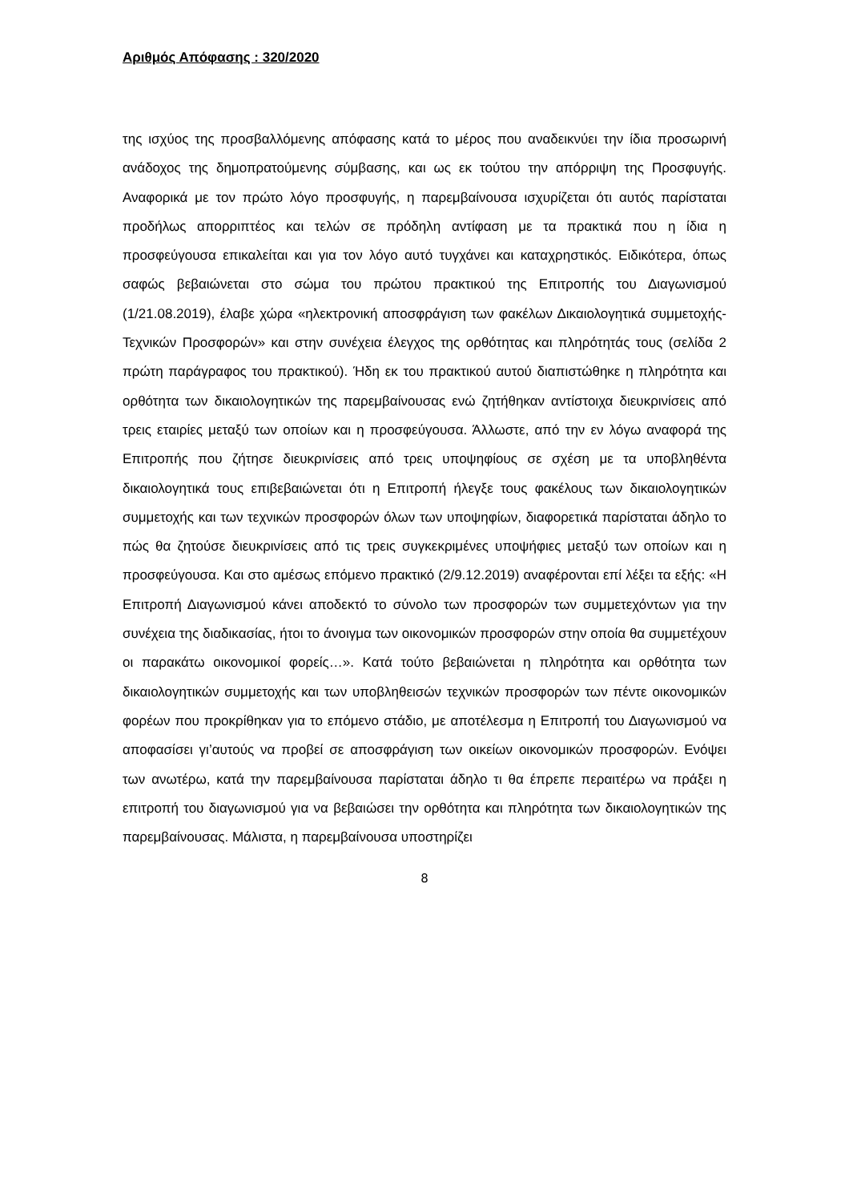Αριθμός Απόφασης : 320/2020
της ισχύος της προσβαλλόμενης απόφασης κατά το μέρος που αναδεικνύει την ίδια προσωρινή ανάδοχος της δημοπρατούμενης σύμβασης, και ως εκ τούτου την απόρριψη της Προσφυγής. Αναφορικά με τον πρώτο λόγο προσφυγής, η παρεμβαίνουσα ισχυρίζεται ότι αυτός παρίσταται προδήλως απορριπτέος και τελών σε πρόδηλη αντίφαση με τα πρακτικά που η ίδια η προσφεύγουσα επικαλείται και για τον λόγο αυτό τυγχάνει και καταχρηστικός. Ειδικότερα, όπως σαφώς βεβαιώνεται στο σώμα του πρώτου πρακτικού της Επιτροπής του Διαγωνισμού (1/21.08.2019), έλαβε χώρα «ηλεκτρονική αποσφράγιση των φακέλων Δικαιολογητικά συμμετοχής-Τεχνικών Προσφορών» και στην συνέχεια έλεγχος της ορθότητας και πληρότητάς τους (σελίδα 2 πρώτη παράγραφος του πρακτικού). Ήδη εκ του πρακτικού αυτού διαπιστώθηκε η πληρότητα και ορθότητα των δικαιολογητικών της παρεμβαίνουσας ενώ ζητήθηκαν αντίστοιχα διευκρινίσεις από τρεις εταιρίες μεταξύ των οποίων και η προσφεύγουσα. Άλλωστε, από την εν λόγω αναφορά της Επιτροπής που ζήτησε διευκρινίσεις από τρεις υποψηφίους σε σχέση με τα υποβληθέντα δικαιολογητικά τους επιβεβαιώνεται ότι η Επιτροπή ήλεγξε τους φακέλους των δικαιολογητικών συμμετοχής και των τεχνικών προσφορών όλων των υποψηφίων, διαφορετικά παρίσταται άδηλο το πώς θα ζητούσε διευκρινίσεις από τις τρεις συγκεκριμένες υποψήφιες μεταξύ των οποίων και η προσφεύγουσα. Και στο αμέσως επόμενο πρακτικό (2/9.12.2019) αναφέρονται επί λέξει τα εξής: «Η Επιτροπή Διαγωνισμού κάνει αποδεκτό το σύνολο των προσφορών των συμμετεχόντων για την συνέχεια της διαδικασίας, ήτοι το άνοιγμα των οικονομικών προσφορών στην οποία θα συμμετέχουν οι παρακάτω οικονομικοί φορείς…». Κατά τούτο βεβαιώνεται η πληρότητα και ορθότητα των δικαιολογητικών συμμετοχής και των υποβληθεισών τεχνικών προσφορών των πέντε οικονομικών φορέων που προκρίθηκαν για το επόμενο στάδιο, με αποτέλεσμα η Επιτροπή του Διαγωνισμού να αποφασίσει γι’αυτούς να προβεί σε αποσφράγιση των οικείων οικονομικών προσφορών. Ενόψει των ανωτέρω, κατά την παρεμβαίνουσα παρίσταται άδηλο τι θα έπρεπε περαιτέρω να πράξει η επιτροπή του διαγωνισμού για να βεβαιώσει την ορθότητα και πληρότητα των δικαιολογητικών της παρεμβαίνουσας. Μάλιστα, η παρεμβαίνουσα υποστηρίζει
8